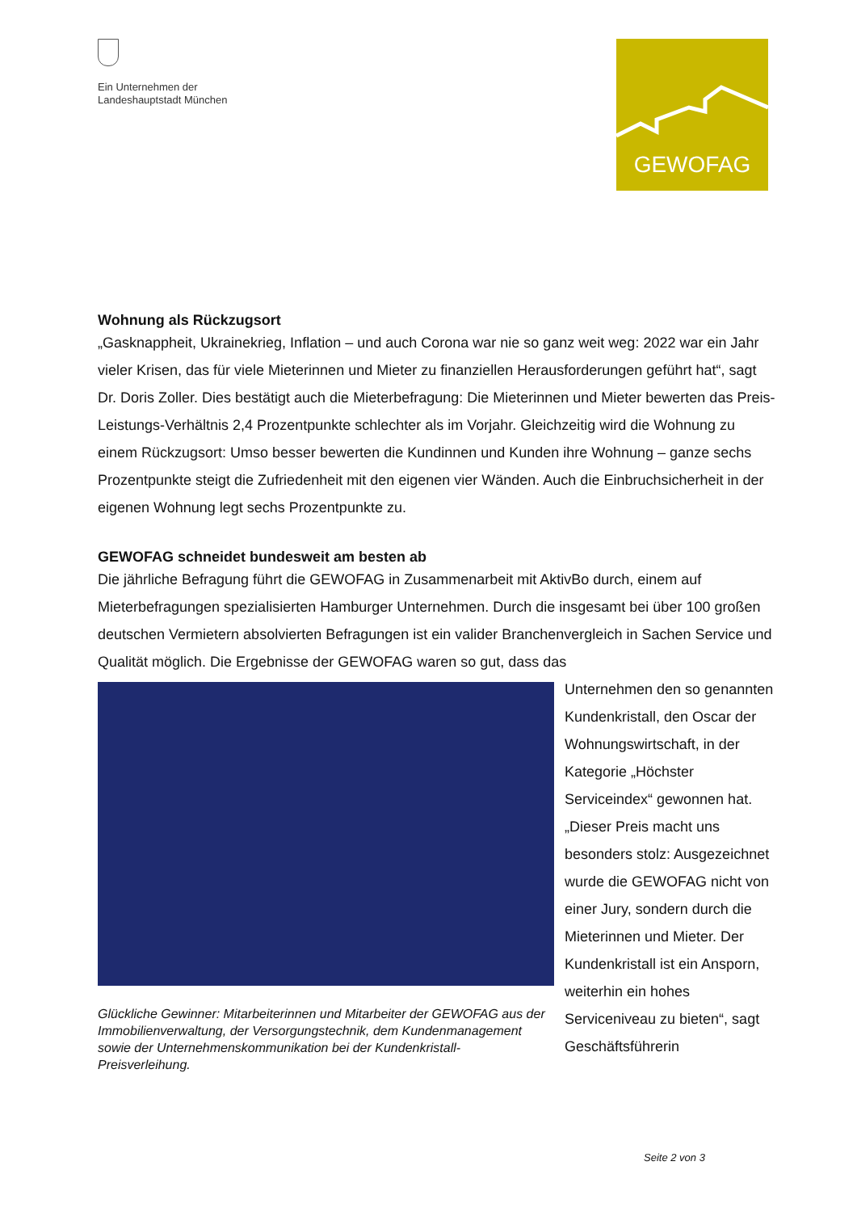Ein Unternehmen der
Landeshauptstadt München
GEWOFAG
Wohnung als Rückzugsort
„Gasknappheit, Ukrainekrieg, Inflation – und auch Corona war nie so ganz weit weg: 2022 war ein Jahr vieler Krisen, das für viele Mieterinnen und Mieter zu finanziellen Herausforderungen geführt hat“, sagt Dr. Doris Zoller. Dies bestätigt auch die Mieterbefragung: Die Mieterinnen und Mieter bewerten das Preis-Leistungs-Verhältnis 2,4 Prozentpunkte schlechter als im Vorjahr. Gleichzeitig wird die Wohnung zu einem Rückzugsort: Umso besser bewerten die Kundinnen und Kunden ihre Wohnung – ganze sechs Prozentpunkte steigt die Zufriedenheit mit den eigenen vier Wänden. Auch die Einbruchsicherheit in der eigenen Wohnung legt sechs Prozentpunkte zu.
GEWOFAG schneidet bundesweit am besten ab
Die jährliche Befragung führt die GEWOFAG in Zusammenarbeit mit AktivBo durch, einem auf Mieterbefragungen spezialisierten Hamburger Unternehmen. Durch die insgesamt bei über 100 großen deutschen Vermietern absolvierten Befragungen ist ein valider Branchenvergleich in Sachen Service und Qualität möglich. Die Ergebnisse der GEWOFAG waren so gut, dass das
Glückliche Gewinner: Mitarbeiterinnen und Mitarbeiter der GEWOFAG aus der Immobilienverwaltung, der Versorgungstechnik, dem Kundenmanagement sowie der Unternehmenskommunikation bei der Kundenkristall-Preisverleihung.
Unternehmen den so genannten Kundenkristall, den Oscar der Wohnungswirtschaft, in der Kategorie „Höchster Serviceindex“ gewonnen hat. „Dieser Preis macht uns besonders stolz: Ausgezeichnet wurde die GEWOFAG nicht von einer Jury, sondern durch die Mieterinnen und Mieter. Der Kundenkristall ist ein Ansporn, weiterhin ein hohes Serviceniveau zu bieten“, sagt Geschäftsführerin
Seite 2 von 3